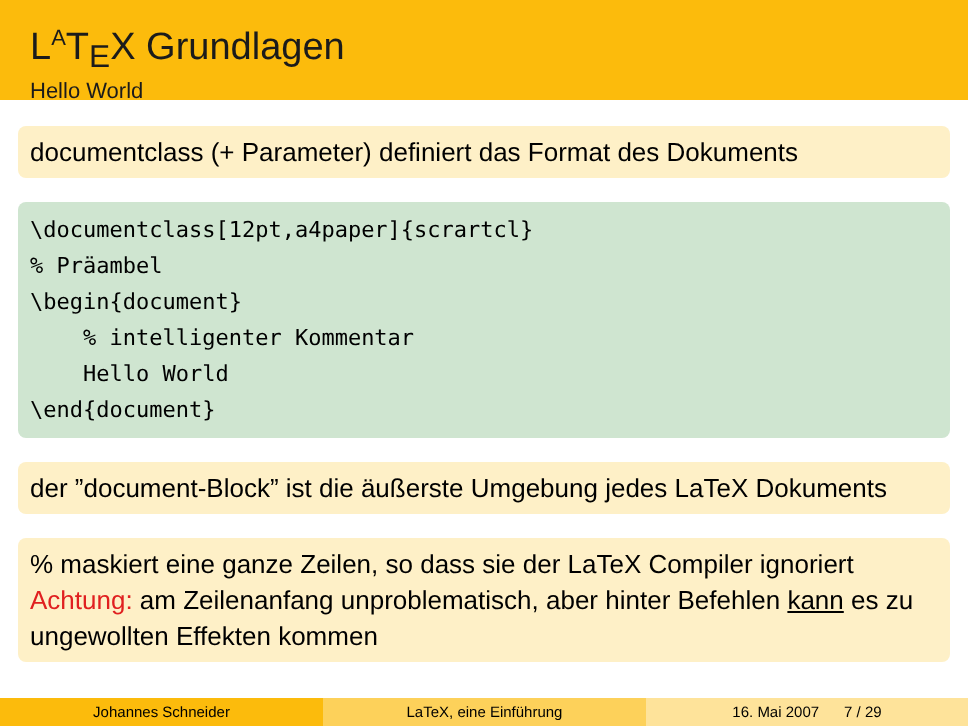L<sup>A</sup>T<sub>E</sub>X Grundlagen
Hello World
documentclass (+ Parameter) definiert das Format des Dokuments
\documentclass[12pt,a4paper]{scrartcl} % Präambel \begin{document} % intelligenter Kommentar Hello World \end{document}
der ”document-Block” ist die äußerste Umgebung jedes LaTeX Dokuments
% maskiert eine ganze Zeilen, so dass sie der LaTeX Compiler ignoriert
Achtung: am Zeilenanfang unproblematisch, aber hinter Befehlen kann es zu ungewollten Effekten kommen
Johannes Schneider LaTeX, eine Einführung 16. Mai 2007 7 / 29